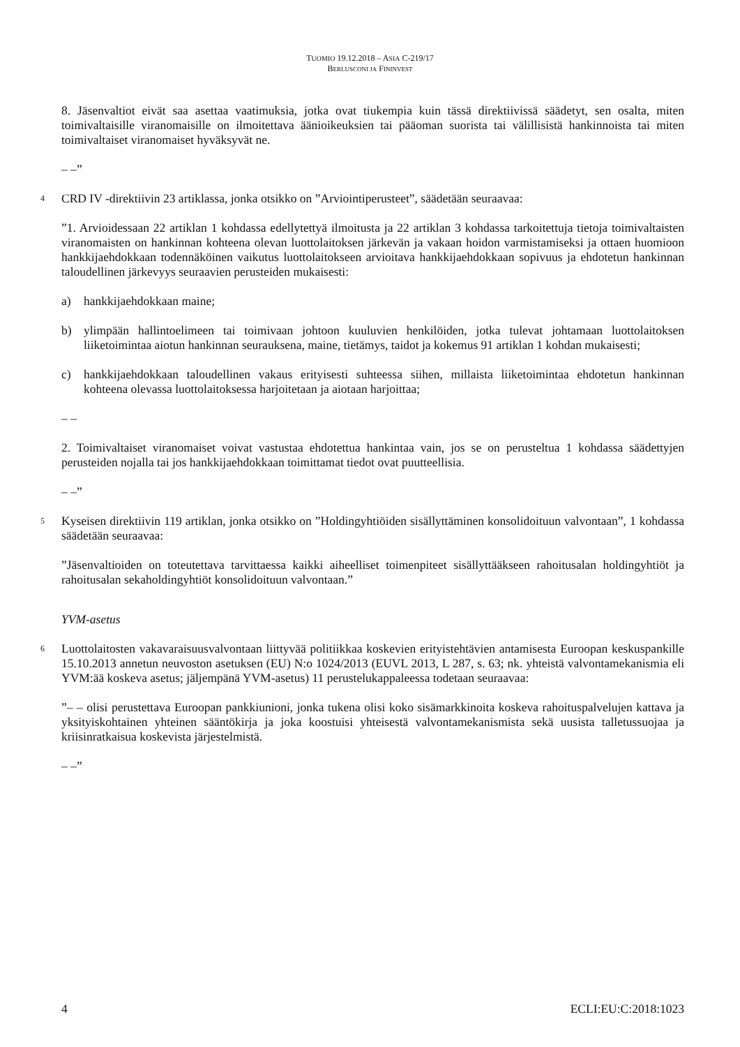TUOMIO 19.12.2018 – ASIA C-219/17
BERLUSCONI JA FININVEST
8. Jäsenvaltiot eivät saa asettaa vaatimuksia, jotka ovat tiukempia kuin tässä direktiivissä säädetyt, sen osalta, miten toimivaltaisille viranomaisille on ilmoitettava äänioikeuksien tai pääoman suorista tai välillisistä hankinnoista tai miten toimivaltaiset viranomaiset hyväksyvät ne.
– –”
4 CRD IV -direktiivin 23 artiklassa, jonka otsikko on ”Arviointiperusteet”, säädetään seuraavaa:
”1. Arvioidessaan 22 artiklan 1 kohdassa edellytettyä ilmoitusta ja 22 artiklan 3 kohdassa tarkoitettuja tietoja toimivaltaisten viranomaisten on hankinnan kohteena olevan luottolaitoksen järkevän ja vakaan hoidon varmistamiseksi ja ottaen huomioon hankkijaehdokkaan todennäköinen vaikutus luottolaitokseen arvioitava hankkijaehdokkaan sopivuus ja ehdotetun hankinnan taloudellinen järkevyys seuraavien perusteiden mukaisesti:
a) hankkijaehdokkaan maine;
b) ylimpään hallintoelimeen tai toimivaan johtoon kuuluvien henkilöiden, jotka tulevat johtamaan luottolaitoksen liiketoimintaa aiotun hankinnan seurauksena, maine, tietämys, taidot ja kokemus 91 artiklan 1 kohdan mukaisesti;
c) hankkijaehdokkaan taloudellinen vakaus erityisesti suhteessa siihen, millaista liiketoimintaa ehdotetun hankinnan kohteena olevassa luottolaitoksessa harjoitetaan ja aiotaan harjoittaa;
– –
2. Toimivaltaiset viranomaiset voivat vastustaa ehdotettua hankintaa vain, jos se on perusteltua 1 kohdassa säädettyjen perusteiden nojalla tai jos hankkijaehdokkaan toimittamat tiedot ovat puutteellisia.
– –”
5 Kyseisen direktiivin 119 artiklan, jonka otsikko on ”Holdingyhtiöiden sisällyttäminen konsolidoituun valvontaan”, 1 kohdassa säädetään seuraavaa:
”Jäsenvaltioiden on toteutettava tarvittaessa kaikki aiheelliset toimenpiteet sisällyttääkseen rahoitusalan holdingyhtiöt ja rahoitusalan sekaholdingyhtiöt konsolidoituun valvontaan.”
YVM-asetus
6 Luottolaitosten vakavaraisuusvalvontaan liittyvää politiikkaa koskevien erityistehtävien antamisesta Euroopan keskuspankille 15.10.2013 annetun neuvoston asetuksen (EU) N:o 1024/2013 (EUVL 2013, L 287, s. 63; nk. yhteistä valvontamekanismia eli YVM:ää koskeva asetus; jäljempänä YVM-asetus) 11 perustelukappaleessa todetaan seuraavaa:
”– – olisi perustettava Euroopan pankkiunioni, jonka tukena olisi koko sisämarkkinoita koskeva rahoituspalvelujen kattava ja yksityiskohtainen yhteinen sääntökirja ja joka koostuisi yhteisestä valvontamekanismista sekä uusista talletussuojaa ja kriisinratkaisua koskevista järjestelmistä.
– –”
4 ECLI:EU:C:2018:1023